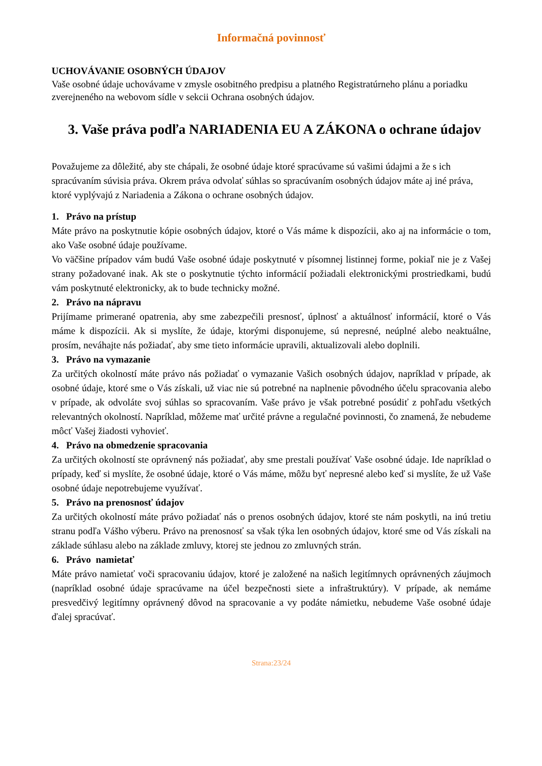Informačná povinnosť
UCHOVÁVANIE OSOBNÝCH ÚDAJOV
Vaše osobné údaje uchovávame v zmysle osobitného predpisu a platného Registratúrneho plánu a poriadku zverejneného na webovom sídle v sekcii Ochrana osobných údajov.
3. Vaše práva podľa NARIADENIA EU A ZÁKONA o ochrane údajov
Považujeme za dôležité, aby ste chápali, že osobné údaje ktoré spracúvame sú vašimi údajmi a že s ich spracúvaním súvisia práva. Okrem práva odvolať súhlas so spracúvaním osobných údajov máte aj iné práva, ktoré vyplývajú z Nariadenia a Zákona o ochrane osobných údajov.
1. Právo na prístup
Máte právo na poskytnutie kópie osobných údajov, ktoré o Vás máme k dispozícii, ako aj na informácie o tom, ako Vaše osobné údaje používame.
Vo väčšine prípadov vám budú Vaše osobné údaje poskytnuté v písomnej listinnej forme, pokiaľ nie je z Vašej strany požadované inak. Ak ste o poskytnutie týchto informácií požiadali elektronickými prostriedkami, budú vám poskytnuté elektronicky, ak to bude technicky možné.
2. Právo na nápravu
Prijímame primerané opatrenia, aby sme zabezpečili presnosť, úplnosť a aktuálnosť informácií, ktoré o Vás máme k dispozícii. Ak si myslíte, že údaje, ktorými disponujeme, sú nepresné, neúplné alebo neaktuálne, prosím, neváhajte nás požiadať, aby sme tieto informácie upravili, aktualizovali alebo doplnili.
3. Právo na vymazanie
Za určitých okolností máte právo nás požiadať o vymazanie Vašich osobných údajov, napríklad v prípade, ak osobné údaje, ktoré sme o Vás získali, už viac nie sú potrebné na naplnenie pôvodného účelu spracovania alebo v prípade, ak odvoláte svoj súhlas so spracovaním. Vaše právo je však potrebné posúdiť z pohľadu všetkých relevantných okolností. Napríklad, môžeme mať určité právne a regulačné povinnosti, čo znamená, že nebudeme môcť Vašej žiadosti vyhovieť.
4. Právo na obmedzenie spracovania
Za určitých okolností ste oprávnený nás požiadať, aby sme prestali používať Vaše osobné údaje. Ide napríklad o prípady, keď si myslíte, že osobné údaje, ktoré o Vás máme, môžu byť nepresné alebo keď si myslíte, že už Vaše osobné údaje nepotrebujeme využívať.
5. Právo na prenosnosť údajov
Za určitých okolností máte právo požiadať nás o prenos osobných údajov, ktoré ste nám poskytli, na inú tretiu stranu podľa Vášho výberu. Právo na prenosnosť sa však týka len osobných údajov, ktoré sme od Vás získali na základe súhlasu alebo na základe zmluvy, ktorej ste jednou zo zmluvných strán.
6. Právo namietať
Máte právo namietať voči spracovaniu údajov, ktoré je založené na našich legitímnych oprávnených záujmoch (napríklad osobné údaje spracúvame na účel bezpečnosti siete a infraštruktúry). V prípade, ak nemáme presvedčivý legitímny oprávnený dôvod na spracovanie a vy podáte námietku, nebudeme Vaše osobné údaje ďalej spracúvať.
Strana:23/24